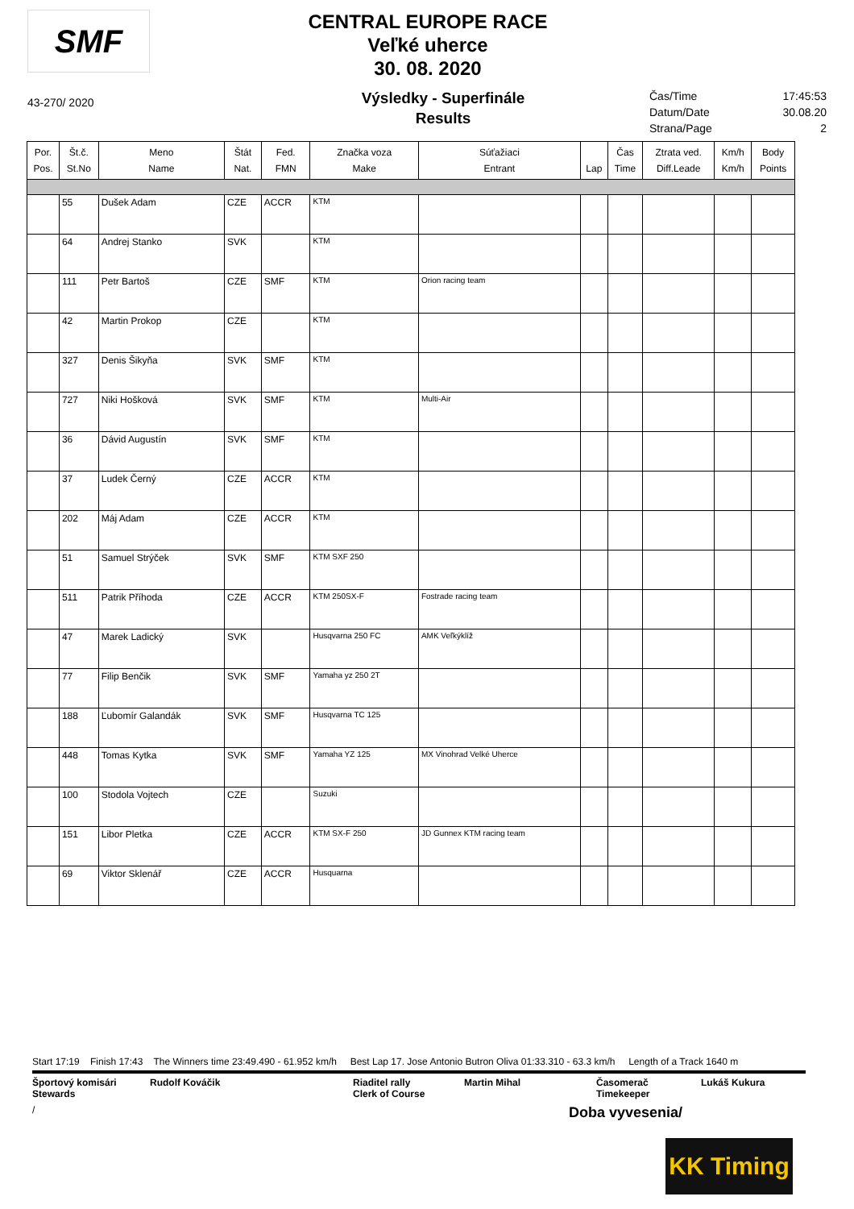SMF
CENTRAL EUROPE RACE
Veľké uherce
30. 08. 2020
43-270/ 2020
Výsledky - Superfinále
Results
Čas/Time 17:45:53
Datum/Date 30.08.20
Strana/Page 2
| Por. Pos. | Št.č. St.No | Meno Name | Štát Nat. | Fed. FMN | Značka voza Make | Súťažiaci Entrant | Lap | Čas Time | Ztrata ved. Diff.Leade | Km/h Km/h | Body Points |
| --- | --- | --- | --- | --- | --- | --- | --- | --- | --- | --- | --- |
| | 55 | Dušek Adam | CZE | ACCR | KTM | | | | | | |
| | 64 | Andrej Stanko | SVK | | KTM | | | | | | |
| | 111 | Petr Bartoš | CZE | SMF | KTM | Orion racing team | | | | | |
| | 42 | Martin Prokop | CZE | | KTM | | | | | | |
| | 327 | Denis Šikyňa | SVK | SMF | KTM | | | | | | |
| | 727 | Niki Hošková | SVK | SMF | KTM | Multi-Air | | | | | |
| | 36 | Dávid Augustín | SVK | SMF | KTM | | | | | | |
| | 37 | Ludek Černý | CZE | ACCR | KTM | | | | | | |
| | 202 | Máj Adam | CZE | ACCR | KTM | | | | | | |
| | 51 | Samuel Strýček | SVK | SMF | KTM SXF 250 | | | | | | |
| | 511 | Patrik Příhoda | CZE | ACCR | KTM 250SX-F | Fostrade racing team | | | | | |
| | 47 | Marek Ladický | SVK | | Husqvarna 250 FC | AMK Veľkýklíž | | | | | |
| | 77 | Filip Benčik | SVK | SMF | Yamaha yz 250 2T | | | | | | |
| | 188 | Ľubomír Galandák | SVK | SMF | Husqvarna TC 125 | | | | | | |
| | 448 | Tomas Kytka | SVK | SMF | Yamaha YZ 125 | MX Vinohrad Velké Uherce | | | | | |
| | 100 | Stodola Vojtech | CZE | | Suzuki | | | | | | |
| | 151 | Libor Pletka | CZE | ACCR | KTM SX-F 250 | JD Gunnex KTM racing team | | | | | |
| | 69 | Viktor Sklenář | CZE | ACCR | Husquarna | | | | | | |
Start 17:19 Finish 17:43 The Winners time 23:49.490 - 61.952 km/h Best Lap 17. Jose Antonio Butron Oliva 01:33.310 - 63.3 km/h Length of a Track 1640 m
Športový komisári
Stewards
Rudolf Kováčik Riaditel rally
Clerk of Course
Martin Mihal Časomerač
Timekeeper
Lukáš Kukura
/
Doba vyvesenia/
KK Timing